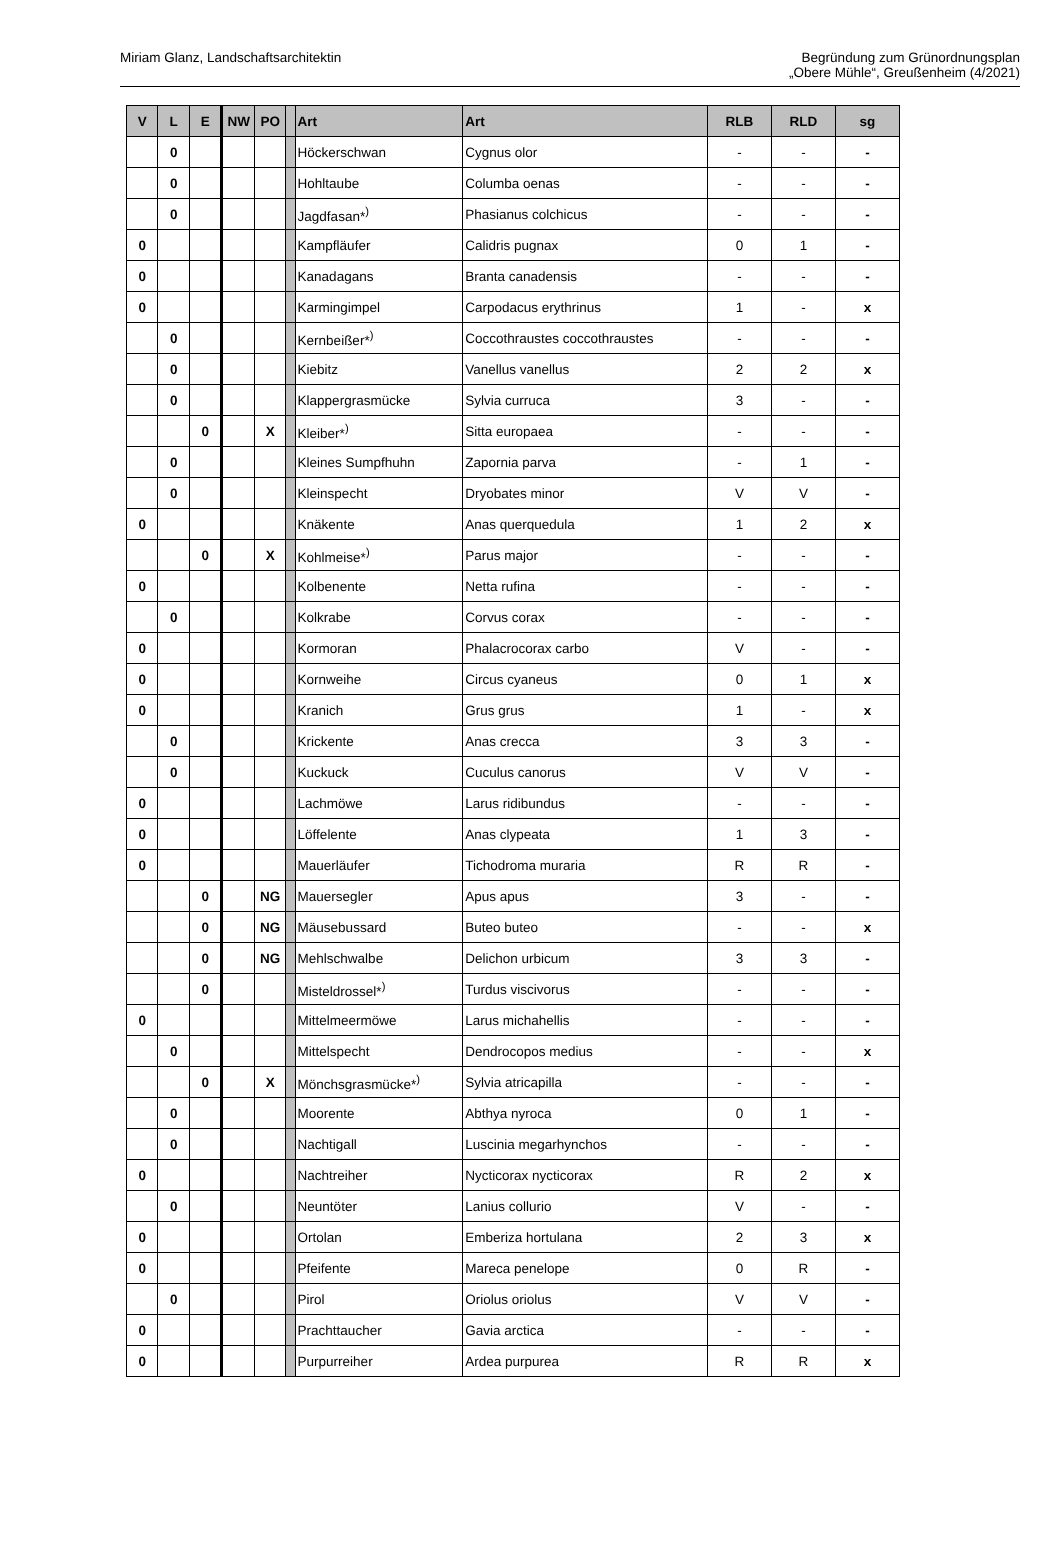Miriam Glanz, Landschaftsarchitektin
Begründung zum Grünordnungsplan
„Obere Mühle“, Greußenheim (4/2021)
| V | L | E | NW | PO | | Art | Art | RLB | RLD | sg |
| --- | --- | --- | --- | --- | --- | --- | --- | --- | --- | --- |
| | 0 | | | | | Höckerschwan | Cygnus olor | - | - | - |
| | 0 | | | | | Hohltaube | Columba oenas | - | - | - |
| | 0 | | | | | Jagdfasan*<sup>)</sup> | Phasianus colchicus | - | - | - |
| 0 | | | | | | Kampfläufer | Calidris pugnax | 0 | 1 | - |
| 0 | | | | | | Kanadagans | Branta canadensis | - | - | - |
| 0 | | | | | | Karmingimpel | Carpodacus erythrinus | 1 | - | x |
| | 0 | | | | | Kernbeißer*<sup>)</sup> | Coccothraustes coccothraustes | - | - | - |
| | 0 | | | | | Kiebitz | Vanellus vanellus | 2 | 2 | x |
| | 0 | | | | | Klappergrasmücke | Sylvia curruca | 3 | - | - |
| | | 0 | | X | | Kleiber*<sup>)</sup> | Sitta europaea | - | - | - |
| | 0 | | | | | Kleines Sumpfhuhn | Zapornia parva | - | 1 | - |
| | 0 | | | | | Kleinspecht | Dryobates minor | V | V | - |
| 0 | | | | | | Knäkente | Anas querquedula | 1 | 2 | x |
| | | 0 | | X | | Kohlmeise*<sup>)</sup> | Parus major | - | - | - |
| 0 | | | | | | Kolbenente | Netta rufina | - | - | - |
| | 0 | | | | | Kolkrabe | Corvus corax | - | - | - |
| 0 | | | | | | Kormoran | Phalacrocorax carbo | V | - | - |
| 0 | | | | | | Kornweihe | Circus cyaneus | 0 | 1 | x |
| 0 | | | | | | Kranich | Grus grus | 1 | - | x |
| | 0 | | | | | Krickente | Anas crecca | 3 | 3 | - |
| | 0 | | | | | Kuckuck | Cuculus canorus | V | V | - |
| 0 | | | | | | Lachmöwe | Larus ridibundus | - | - | - |
| 0 | | | | | | Löffelente | Anas clypeata | 1 | 3 | - |
| 0 | | | | | | Mauerläufer | Tichodroma muraria | R | R | - |
| | | 0 | | NG | | Mauersegler | Apus apus | 3 | - | - |
| | | 0 | | NG | | Mäusebussard | Buteo buteo | - | - | x |
| | | 0 | | NG | | Mehlschwalbe | Delichon urbicum | 3 | 3 | - |
| | | 0 | | | | Misteldrossel*<sup>)</sup> | Turdus viscivorus | - | - | - |
| 0 | | | | | | Mittelmeermöwe | Larus michahellis | - | - | - |
| | 0 | | | | | Mittelspecht | Dendrocopos medius | - | - | x |
| | | 0 | | X | | Mönchsgrasmücke*<sup>)</sup> | Sylvia atricapilla | - | - | - |
| | 0 | | | | | Moorente | Abthya nyroca | 0 | 1 | - |
| | 0 | | | | | Nachtigall | Luscinia megarhynchos | - | - | - |
| 0 | | | | | | Nachtreiher | Nycticorax nycticorax | R | 2 | x |
| | 0 | | | | | Neuntöter | Lanius collurio | V | - | - |
| 0 | | | | | | Ortolan | Emberiza hortulana | 2 | 3 | x |
| 0 | | | | | | Pfeifente | Mareca penelope | 0 | R | - |
| | 0 | | | | | Pirol | Oriolus oriolus | V | V | - |
| 0 | | | | | | Prachttaucher | Gavia arctica | - | - | - |
| 0 | | | | | | Purpurreiher | Ardea purpurea | R | R | x |